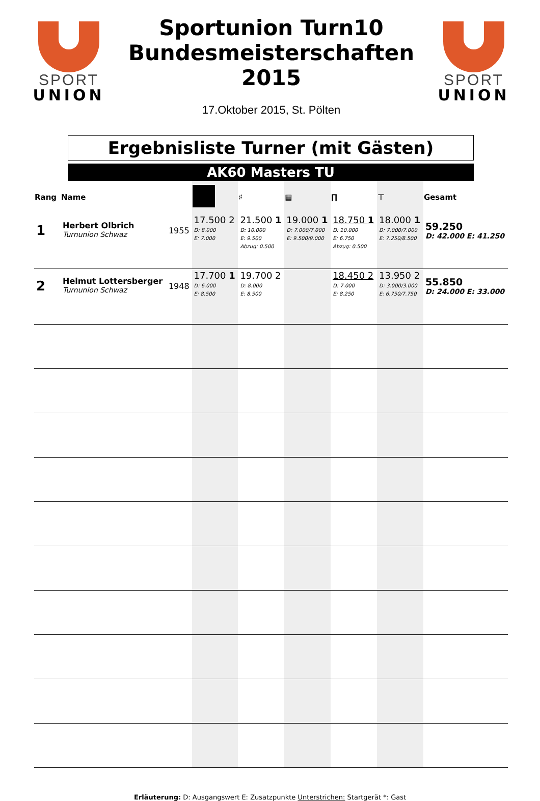SPORT
UNION
Sportunion Turn10
Bundesmeisterschaften
2015
17.Oktober 2015, St. Pölten
SPORT
UNION
Ergebnisliste Turner (mit Gästen)
AK60 Masters TU
| Rang | Name | | | ♯ | ▦ | ∏ | ⊤ | Gesamt |
| --- | --- | --- | --- | --- | --- | --- | --- | --- |
| 1 | Herbert Olbrich Turnunion Schwaz | 1955 | 17.500 2 D: 8.000 E: 7.000 | 21.500 1 D: 10.000 E: 9.500 Abzug: 0.500 | 19.000 1 D: 7.000/7.000 E: 9.500/9.000 | 18.750 1 D: 10.000 E: 6.750 Abzug: 0.500 | 18.000 1 D: 7.000/7.000 E: 7.250/8.500 | 59.250 D: 42.000 E: 41.250 |
| 2 | Helmut Lottersberger Turnunion Schwaz | 1948 | 17.700 1 D: 6.000 E: 8.500 | 19.700 2 D: 8.000 E: 8.500 | | 18.450 2 D: 7.000 E: 8.250 | 13.950 2 D: 3.000/3.000 E: 6.750/7.750 | 55.850 D: 24.000 E: 33.000 |
Erläuterung: D: Ausgangswert E: Zusatzpunkte Unterstrichen: Startgerät *: Gast